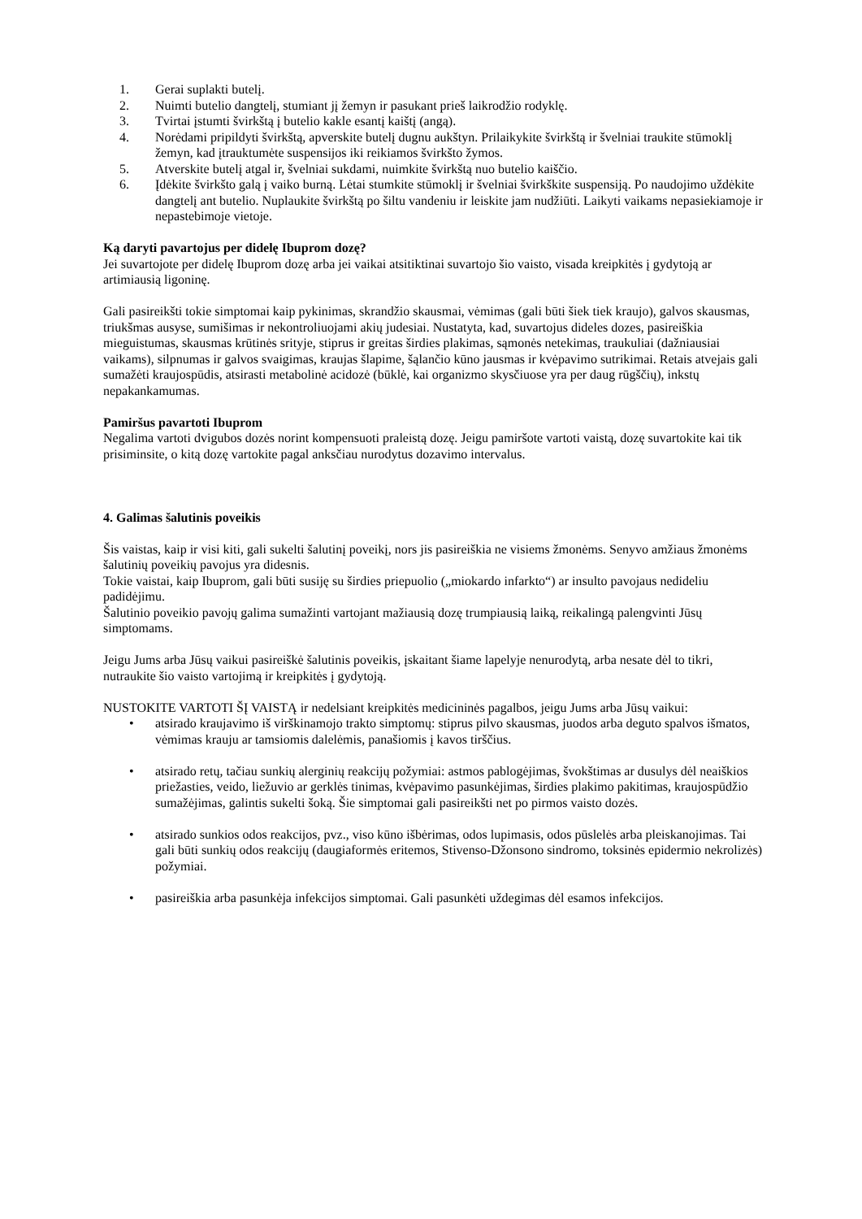1. Gerai suplakti butelį.
2. Nuimti butelio dangtelį, stumiant jį žemyn ir pasukant prieš laikrodžio rodyklę.
3. Tvirtai įstumti švirkštą į butelio kakle esantį kaištį (angą).
4. Norėdami pripildyti švirkštą, apverskite butelį dugnu aukštyn. Prilaikykite švirkštą ir švelniai traukite stūmoklį žemyn, kad įtrauktumėte suspensijos iki reikiamos švirkšto žymos.
5. Atverskite butelį atgal ir, švelniai sukdami, nuimkite švirkštą nuo butelio kaiščio.
6. Įdėkite švirkšto galą į vaiko burną. Lėtai stumkite stūmoklį ir švelniai švirkškite suspensiją. Po naudojimo uždėkite dangtelį ant butelio. Nuplaukite švirkštą po šiltu vandeniu ir leiskite jam nudžiūti. Laikyti vaikams nepasiekiamoje ir nepastebimoje vietoje.
Ką daryti pavartojus per didelę Ibuprom dozę?
Jei suvartojote per didelę Ibuprom dozę arba jei vaikai atsitiktinai suvartojo šio vaisto, visada kreipkitės į gydytoją ar artimiausią ligoninę.
Gali pasireikšti tokie simptomai kaip pykinimas, skrandžio skausmai, vėmimas (gali būti šiek tiek kraujo), galvos skausmas, triukšmas ausyse, sumišimas ir nekontroliuojami akių judesiai. Nustatyta, kad, suvartojus dideles dozes, pasireiškia mieguistumas, skausmas krūtinės srityje, stiprus ir greitas širdies plakimas, sąmonės netekimas, traukuliai (dažniausiai vaikams), silpnumas ir galvos svaigimas, kraujas šlapime, šąlančio kūno jausmas ir kvėpavimo sutrikimai. Retais atvejais gali sumažėti kraujospūdis, atsirasti metabolinė acidozė (būklė, kai organizmo skysčiuose yra per daug rūgščių), inkstų nepakankamumas.
Pamiršus pavartoti Ibuprom
Negalima vartoti dvigubos dozės norint kompensuoti praleistą dozę. Jeigu pamiršote vartoti vaistą, dozę suvartokite kai tik prisiminsite, o kitą dozę vartokite pagal anksčiau nurodytus dozavimo intervalus.
4. Galimas šalutinis poveikis
Šis vaistas, kaip ir visi kiti, gali sukelti šalutinį poveikį, nors jis pasireiškia ne visiems žmonėms. Senyvo amžiaus žmonėms šalutinių poveikių pavojus yra didesnis.
Tokie vaistai, kaip Ibuprom, gali būti susiję su širdies priepuolio („miokardo infarkto“) ar insulto pavojaus nedideliu padidėjimu.
Šalutinio poveikio pavojų galima sumažinti vartojant mažiausią dozę trumpiausią laiką, reikalingą palengvinti Jūsų simptomams.
Jeigu Jums arba Jūsų vaikui pasireiškė šalutinis poveikis, įskaitant šiame lapelyje nenurodytą, arba nesate dėl to tikri, nutraukite šio vaisto vartojimą ir kreipkitės į gydytoją.
NUSTOKITE VARTOTI ŠĮ VAISTĄ ir nedelsiant kreipkitės medicininės pagalbos, jeigu Jums arba Jūsų vaikui:
• atsirado kraujavimo iš virškinamojo trakto simptomų: stiprus pilvo skausmas, juodos arba deguto spalvos išmatos, vėmimas krauju ar tamsiomis dalelėmis, panašiomis į kavos tirščius.
• atsirado retų, tačiau sunkių alerginių reakcijų požymiai: astmos pablogėjimas, švokštimas ar dusulys dėl neaiškios priežasties, veido, liežuvio ar gerklės tinimas, kvėpavimo pasunkėjimas, širdies plakimo pakitimas, kraujospūdžio sumažėjimas, galintis sukelti šoką. Šie simptomai gali pasireikšti net po pirmos vaisto dozės.
• atsirado sunkios odos reakcijos, pvz., viso kūno išbėrimas, odos lupimasis, odos pūslelės arba pleiskanojimas. Tai gali būti sunkių odos reakcijų (daugiaformės eritemos, Stivenso-Džonsono sindromo, toksinės epidermio nekrolizės) požymiai.
• pasireiškia arba pasunkėja infekcijos simptomai. Gali pasunkėti uždegimas dėl esamos infekcijos.